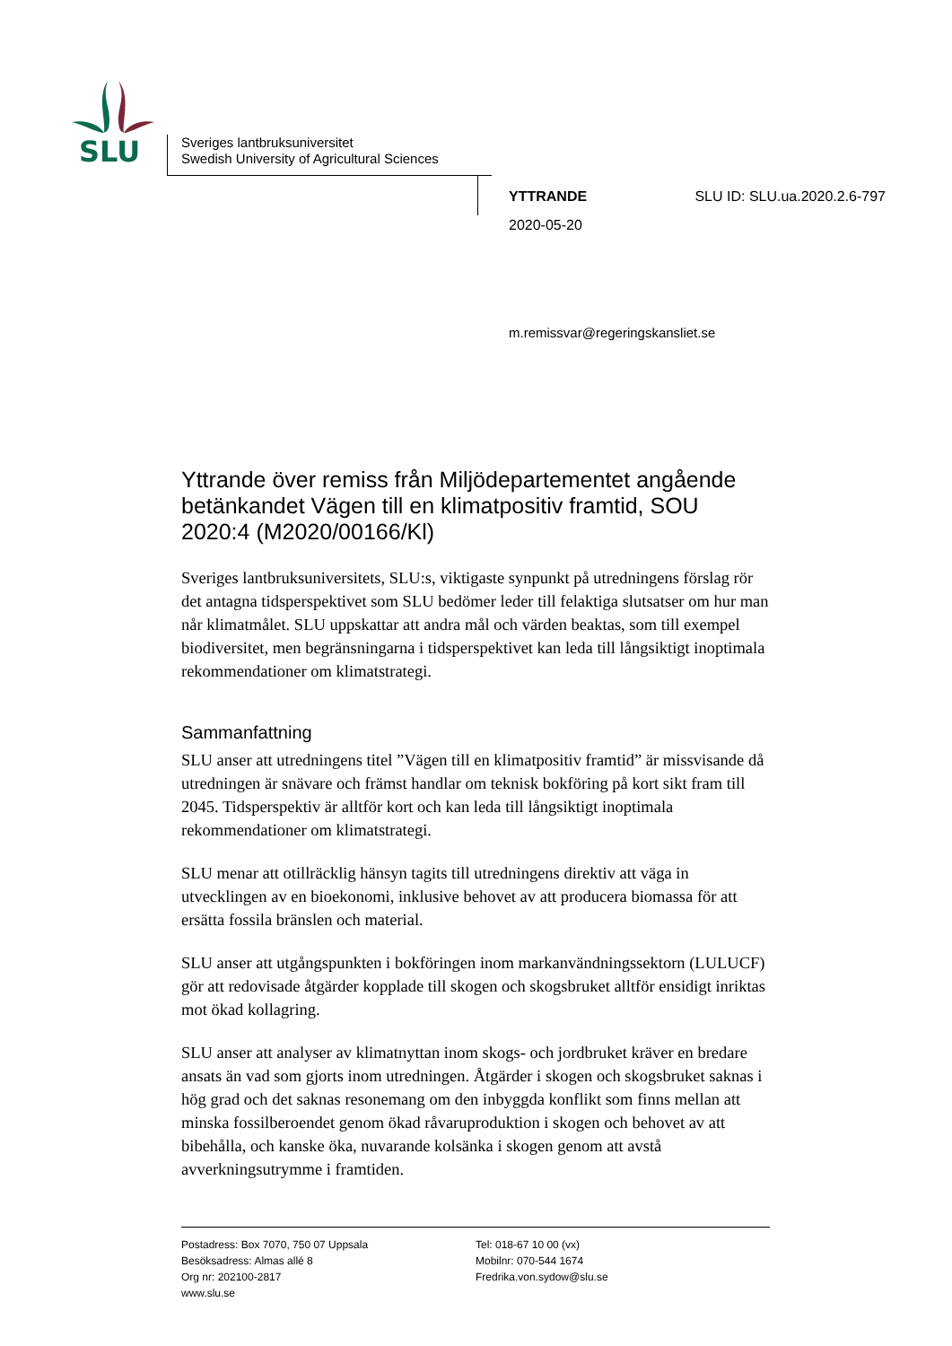SLU
Sveriges lantbruksuniversitet
Swedish University of Agricultural Sciences
YTTRANDE SLU ID: SLU.ua.2020.2.6-797
2020-05-20
m.remissvar@regeringskansliet.se
Yttrande över remiss från Miljödepartementet angående betänkandet Vägen till en klimatpositiv framtid, SOU 2020:4 (M2020/00166/Kl)
Sveriges lantbruksuniversitets, SLU:s, viktigaste synpunkt på utredningens förslag rör det antagna tidsperspektivet som SLU bedömer leder till felaktiga slutsatser om hur man når klimatmålet. SLU uppskattar att andra mål och värden beaktas, som till exempel biodiversitet, men begränsningarna i tidsperspektivet kan leda till långsiktigt inoptimala rekommendationer om klimatstrategi.
Sammanfattning
SLU anser att utredningens titel ”Vägen till en klimatpositiv framtid” är missvisande då utredningen är snävare och främst handlar om teknisk bokföring på kort sikt fram till 2045. Tidsperspektiv är alltför kort och kan leda till långsiktigt inoptimala rekommendationer om klimatstrategi.
SLU menar att otillräcklig hänsyn tagits till utredningens direktiv att väga in utvecklingen av en bioekonomi, inklusive behovet av att producera biomassa för att ersätta fossila bränslen och material.
SLU anser att utgångspunkten i bokföringen inom markanvändningssektorn (LULUCF) gör att redovisade åtgärder kopplade till skogen och skogsbruket alltför ensidigt inriktas mot ökad kollagring.
SLU anser att analyser av klimatnyttan inom skogs- och jordbruket kräver en bredare ansats än vad som gjorts inom utredningen. Åtgärder i skogen och skogsbruket saknas i hög grad och det saknas resonemang om den inbyggda konflikt som finns mellan att minska fossilberoendet genom ökad råvaruproduktion i skogen och behovet av att bibehålla, och kanske öka, nuvarande kolsänka i skogen genom att avstå avverkningsutrymme i framtiden.
Postadress: Box 7070, 750 07 Uppsala
Besöksadress: Almas allé 8
Org nr: 202100-2817
www.slu.se
Tel: 018-67 10 00 (vx)
Mobilnr: 070-544 1674
Fredrika.von.sydow@slu.se